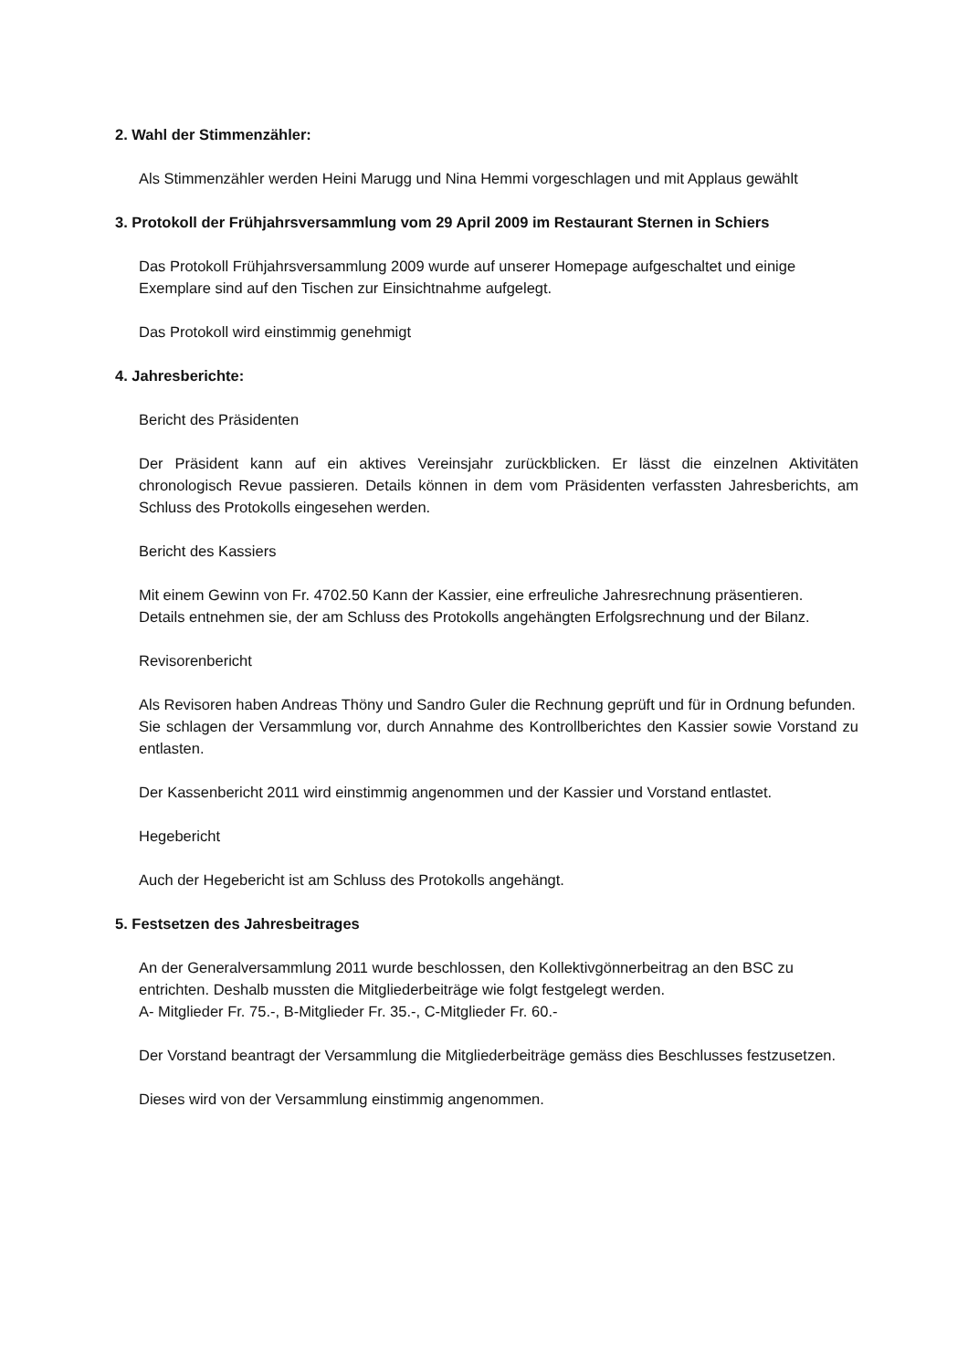2. Wahl der Stimmenzähler:
Als Stimmenzähler werden Heini Marugg und Nina Hemmi vorgeschlagen und mit Applaus gewählt
3. Protokoll der Frühjahrsversammlung vom 29 April 2009 im Restaurant Sternen in Schiers
Das Protokoll Frühjahrsversammlung 2009 wurde auf unserer Homepage aufgeschaltet und einige Exemplare sind auf den Tischen zur Einsichtnahme aufgelegt.
Das Protokoll wird einstimmig genehmigt
4. Jahresberichte:
Bericht des Präsidenten
Der Präsident kann auf ein aktives Vereinsjahr zurückblicken. Er lässt die einzelnen Aktivitäten chronologisch Revue passieren. Details können in dem vom Präsidenten verfassten Jahresberichts, am Schluss des Protokolls eingesehen werden.
Bericht des Kassiers
Mit einem Gewinn von Fr. 4702.50 Kann der Kassier, eine erfreuliche Jahresrechnung präsentieren.
Details entnehmen sie, der am Schluss des Protokolls angehängten Erfolgsrechnung und der Bilanz.
Revisorenbericht
Als Revisoren haben Andreas Thöny und Sandro Guler die Rechnung geprüft und für in Ordnung befunden.
Sie schlagen der Versammlung vor, durch Annahme des Kontrollberichtes den Kassier sowie Vorstand zu entlasten.
Der Kassenbericht 2011 wird einstimmig angenommen und der Kassier und Vorstand entlastet.
Hegebericht
Auch der Hegebericht ist am Schluss des Protokolls angehängt.
5. Festsetzen des Jahresbeitrages
An der Generalversammlung 2011 wurde beschlossen, den Kollektivgönnerbeitrag an den BSC zu entrichten. Deshalb mussten die Mitgliederbeiträge wie folgt festgelegt werden.
A- Mitglieder Fr. 75.-, B-Mitglieder Fr. 35.-, C-Mitglieder Fr. 60.-
Der Vorstand beantragt der Versammlung die Mitgliederbeiträge gemäss dies Beschlusses festzusetzen.
Dieses wird von der Versammlung einstimmig angenommen.